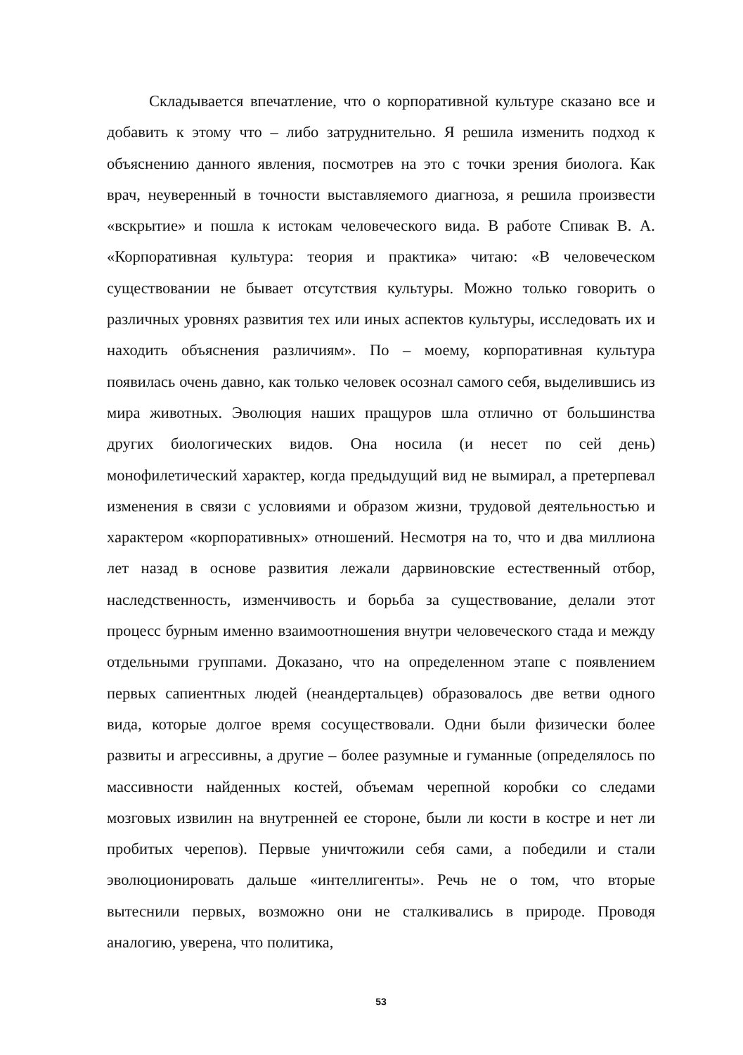Складывается впечатление, что о корпоративной культуре сказано все и добавить к этому что – либо затруднительно. Я решила изменить подход к объяснению данного явления, посмотрев на это с точки зрения биолога. Как врач, неуверенный в точности выставляемого диагноза, я решила произвести «вскрытие» и пошла к истокам человеческого вида. В работе Спивак В. А. «Корпоративная культура: теория и практика» читаю: «В человеческом существовании не бывает отсутствия культуры. Можно только говорить о различных уровнях развития тех или иных аспектов культуры, исследовать их и находить объяснения различиям». По – моему, корпоративная культура появилась очень давно, как только человек осознал самого себя, выделившись из мира животных. Эволюция наших пращуров шла отлично от большинства других биологических видов. Она носила (и несет по сей день) монофилетический характер, когда предыдущий вид не вымирал, а претерпевал изменения в связи с условиями и образом жизни, трудовой деятельностью и характером «корпоративных» отношений. Несмотря на то, что и два миллиона лет назад в основе развития лежали дарвиновские естественный отбор, наследственность, изменчивость и борьба за существование, делали этот процесс бурным именно взаимоотношения внутри человеческого стада и между отдельными группами. Доказано, что на определенном этапе с появлением первых сапиентных людей (неандертальцев) образовалось две ветви одного вида, которые долгое время сосуществовали. Одни были физически более развиты и агрессивны, а другие – более разумные и гуманные (определялось по массивности найденных костей, объемам черепной коробки со следами мозговых извилин на внутренней ее стороне, были ли кости в костре и нет ли пробитых черепов). Первые уничтожили себя сами, а победили и стали эволюционировать дальше «интеллигенты». Речь не о том, что вторые вытеснили первых, возможно они не сталкивались в природе. Проводя аналогию, уверена, что политика,
53